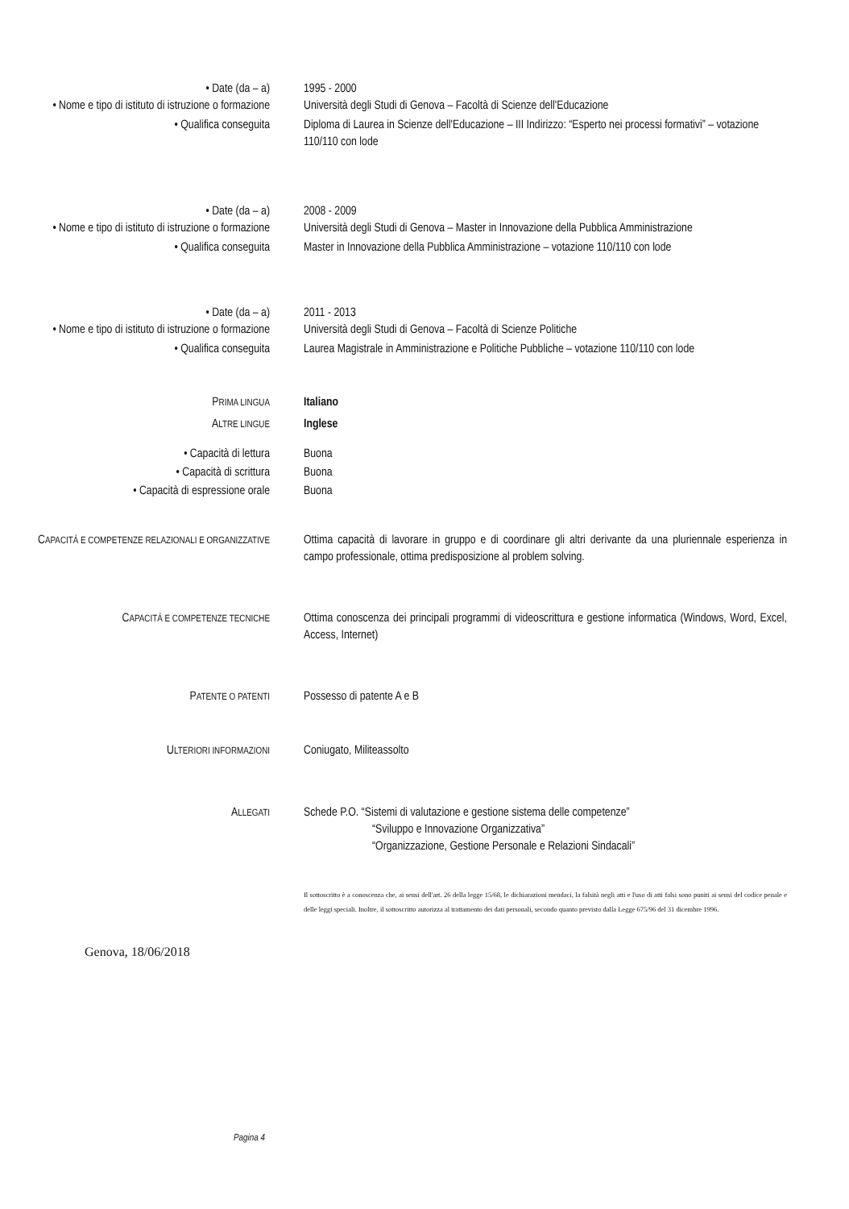• Date (da – a) 1995 - 2000
• Nome e tipo di istituto di istruzione o formazione
Università degli Studi di Genova – Facoltà di Scienze dell'Educazione
• Qualifica conseguita Diploma di Laurea in Scienze dell'Educazione – III Indirizzo: “Esperto nei processi formativi” – votazione 110/110 con lode
• Date (da – a) 2008 - 2009
• Nome e tipo di istituto di istruzione o formazione
Università degli Studi di Genova – Master in Innovazione della Pubblica Amministrazione
• Qualifica conseguita Master in Innovazione della Pubblica Amministrazione – votazione 110/110 con lode
• Date (da – a) 2011 - 2013
• Nome e tipo di istituto di istruzione o formazione
Università degli Studi di Genova – Facoltà di Scienze Politiche
• Qualifica conseguita Laurea Magistrale in Amministrazione e Politiche Pubbliche – votazione 110/110 con lode
PRIMA LINGUA
Italiano
ALTRE LINGUE
Inglese
• Capacità di lettura Buona
• Capacità di scrittura Buona
• Capacità di espressione orale Buona
CAPACITÀ E COMPETENZE RELAZIONALI E ORGANIZZATIVE
Ottima capacità di lavorare in gruppo e di coordinare gli altri derivante da una pluriennale esperienza in campo professionale, ottima predisposizione al problem solving.
CAPACITÀ E COMPETENZE TECNICHE
Ottima conoscenza dei principali programmi di videoscrittura e gestione informatica (Windows, Word, Excel, Access, Internet)
PATENTE O PATENTI
Possesso di patente A e B
ULTERIORI INFORMAZIONI
Coniugato, Militeassolto
ALLEGATI
Schede P.O. “Sistemi di valutazione e gestione sistema delle competenze”
“Sviluppo e Innovazione Organizzativa”
“Organizzazione, Gestione Personale e Relazioni Sindacali”
Il sottoscritto è a conoscenza che, ai sensi dell'art. 26 della legge 15/68, le dichiarazioni mendaci, la falsità negli atti e l'uso di atti falsi sono puniti ai sensi del codice penale e delle leggi speciali. Inoltre, il sottoscritto autorizza al trattamento dei dati personali, secondo quanto previsto dalla Legge 675/96 del 31 dicembre 1996.
Genova, 18/06/2018
Pagina 4